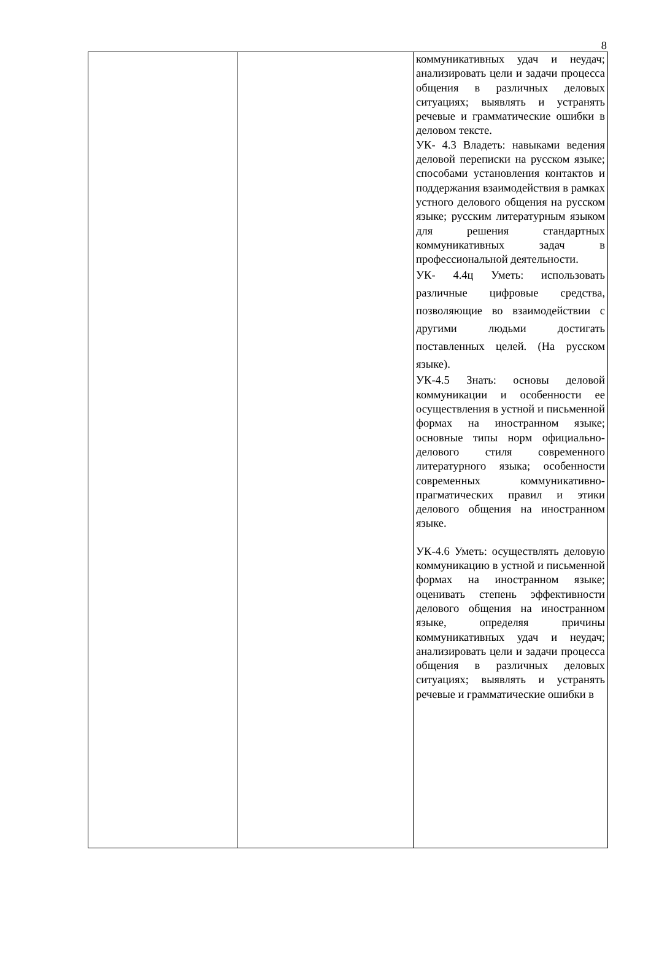8
| | | коммуникативных удач и неудач; анализировать цели и задачи процесса общения в различных деловых ситуациях; выявлять и устранять речевые и грамматические ошибки в деловом тексте. УК- 4.3 Владеть: навыками ведения деловой переписки на русском языке; способами установления контактов и поддержания взаимодействия в рамках устного делового общения на русском языке; русским литературным языком для решения стандартных коммуникативных задач в профессиональной деятельности. УК- 4.4ц Уметь: использовать различные цифровые средства, позволяющие во взаимодействии с другими людьми достигать поставленных целей. (На русском языке). УК-4.5 Знать: основы деловой коммуникации и особенности ее осуществления в устной и письменной формах на иностранном языке; основные типы норм официально-делового стиля современного литературного языка; особенности современных коммуникативно-прагматических правил и этики делового общения на иностранном языке. УК-4.6 Уметь: осуществлять деловую коммуникацию в устной и письменной формах на иностранном языке; оценивать степень эффективности делового общения на иностранном языке, определяя причины коммуникативных удач и неудач; анализировать цели и задачи процесса общения в различных деловых ситуациях; выявлять и устранять речевые и грамматические ошибки в |